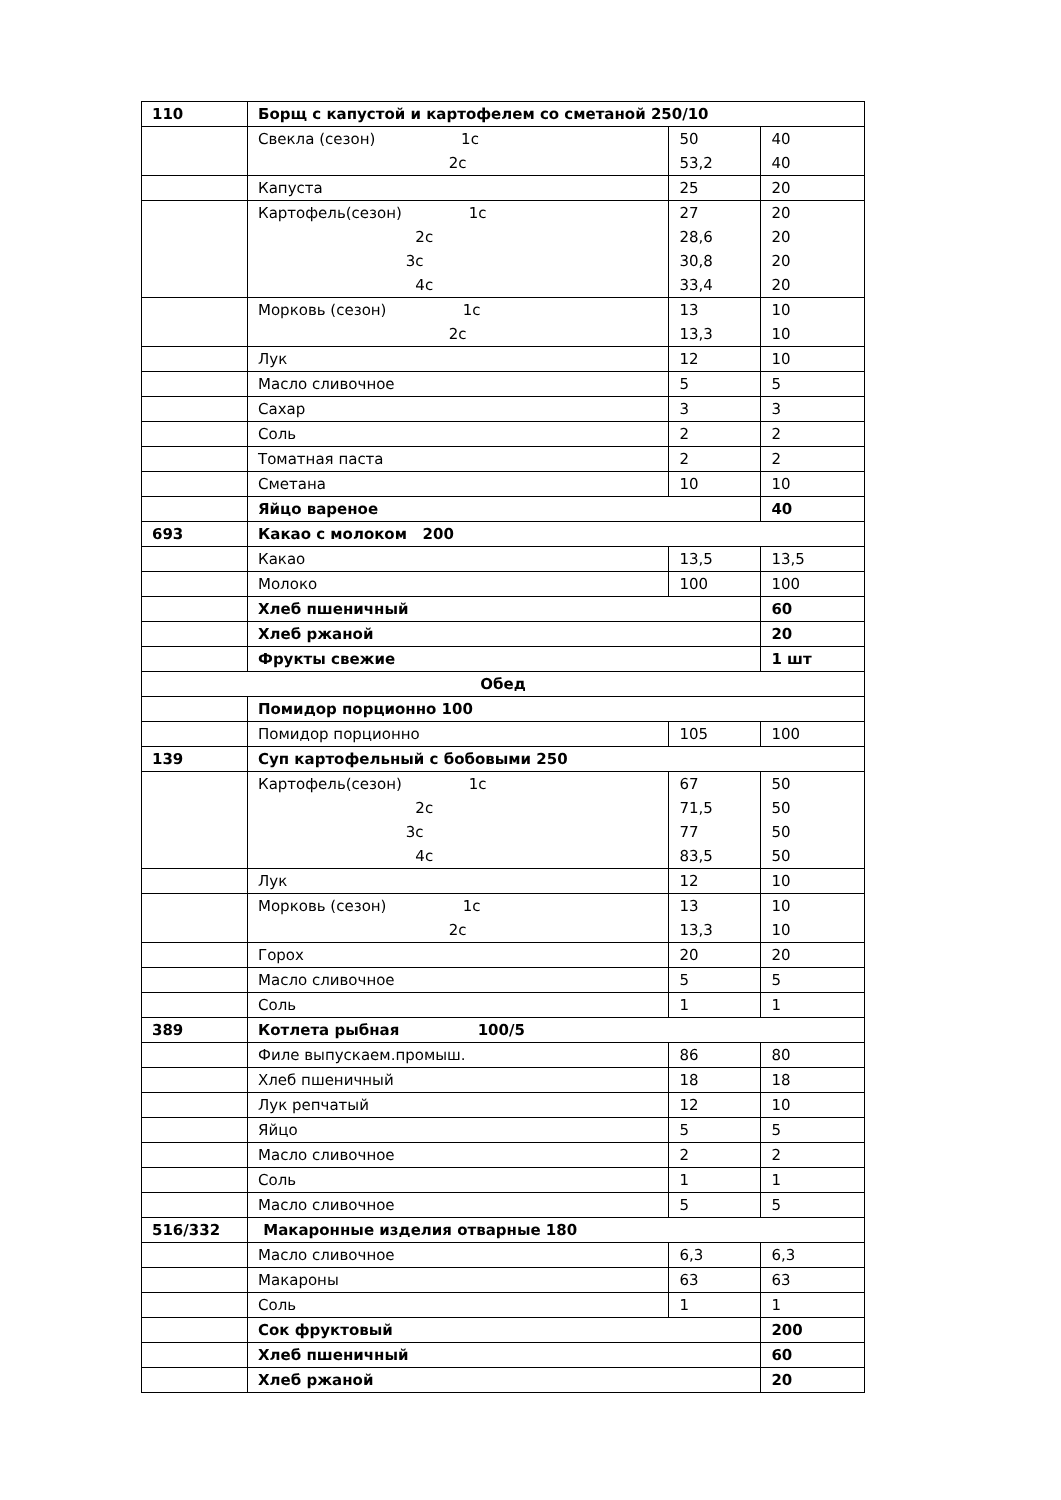| 110 | Борщ с капустой и картофелем со сметаной 250/10 | | |
| | Свекла (сезон) 1с 2с | 50 53,2 | 40 40 |
| | Капуста | 25 | 20 |
| | Картофель(сезон) 1с 2с 3с 4с | 27 28,6 30,8 33,4 | 20 20 20 20 |
| | Морковь (сезон) 1с 2с | 13 13,3 | 10 10 |
| | Лук | 12 | 10 |
| | Масло сливочное | 5 | 5 |
| | Сахар | 3 | 3 |
| | Соль | 2 | 2 |
| | Томатная паста | 2 | 2 |
| | Сметана | 10 | 10 |
| | Яйцо вареное | | 40 |
| 693 | Какао с молоком 200 | | |
| | Какао | 13,5 | 13,5 |
| | Молоко | 100 | 100 |
| | Хлеб пшеничный | | 60 |
| | Хлеб ржаной | | 20 |
| | Фрукты свежие | | 1 шт |
| Обед | | | |
| | Помидор порционно 100 | | |
| | Помидор порционно | 105 | 100 |
| 139 | Суп картофельный с бобовыми 250 | | |
| | Картофель(сезон) 1с 2с 3с 4с | 67 71,5 77 83,5 | 50 50 50 50 |
| | Лук | 12 | 10 |
| | Морковь (сезон) 1с 2с | 13 13,3 | 10 10 |
| | Горох | 20 | 20 |
| | Масло сливочное | 5 | 5 |
| | Соль | 1 | 1 |
| 389 | Котлета рыбная 100/5 | | |
| | Филе выпускаем.промыш. | 86 | 80 |
| | Хлеб пшеничный | 18 | 18 |
| | Лук репчатый | 12 | 10 |
| | Яйцо | 5 | 5 |
| | Масло сливочное | 2 | 2 |
| | Соль | 1 | 1 |
| | Масло сливочное | 5 | 5 |
| 516/332 | Макаронные изделия отварные 180 | | |
| | Масло сливочное | 6,3 | 6,3 |
| | Макароны | 63 | 63 |
| | Соль | 1 | 1 |
| | Сок фруктовый | | 200 |
| | Хлеб пшеничный | | 60 |
| | Хлеб ржаной | | 20 |